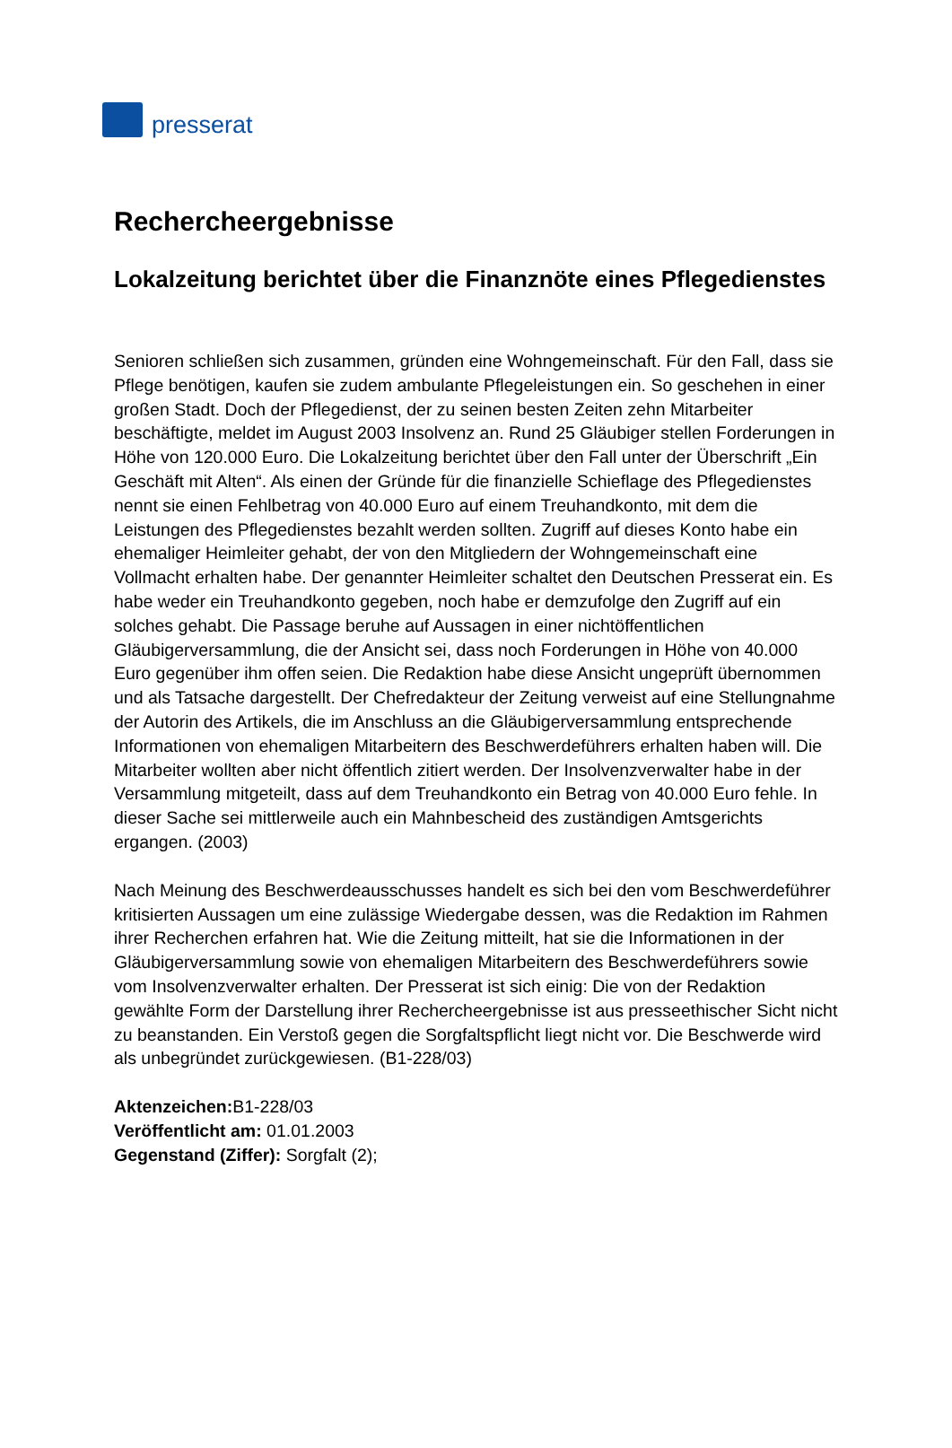presserat
Rechercheergebnisse
Lokalzeitung berichtet über die Finanznöte eines Pflegedienstes
Senioren schließen sich zusammen, gründen eine Wohngemeinschaft. Für den Fall, dass sie Pflege benötigen, kaufen sie zudem ambulante Pflegeleistungen ein. So geschehen in einer großen Stadt. Doch der Pflegedienst, der zu seinen besten Zeiten zehn Mitarbeiter beschäftigte, meldet im August 2003 Insolvenz an. Rund 25 Gläubiger stellen Forderungen in Höhe von 120.000 Euro. Die Lokalzeitung berichtet über den Fall unter der Überschrift „Ein Geschäft mit Alten“. Als einen der Gründe für die finanzielle Schieflage des Pflegedienstes nennt sie einen Fehlbetrag von 40.000 Euro auf einem Treuhandkonto, mit dem die Leistungen des Pflegedienstes bezahlt werden sollten. Zugriff auf dieses Konto habe ein ehemaliger Heimleiter gehabt, der von den Mitgliedern der Wohngemeinschaft eine Vollmacht erhalten habe. Der genannter Heimleiter schaltet den Deutschen Presserat ein. Es habe weder ein Treuhandkonto gegeben, noch habe er demzufolge den Zugriff auf ein solches gehabt. Die Passage beruhe auf Aussagen in einer nichtöffentlichen Gläubigerversammlung, die der Ansicht sei, dass noch Forderungen in Höhe von 40.000 Euro gegenüber ihm offen seien. Die Redaktion habe diese Ansicht ungeprüft übernommen und als Tatsache dargestellt. Der Chefredakteur der Zeitung verweist auf eine Stellungnahme der Autorin des Artikels, die im Anschluss an die Gläubigerversammlung entsprechende Informationen von ehemaligen Mitarbeitern des Beschwerdeführers erhalten haben will. Die Mitarbeiter wollten aber nicht öffentlich zitiert werden. Der Insolvenzverwalter habe in der Versammlung mitgeteilt, dass auf dem Treuhandkonto ein Betrag von 40.000 Euro fehle. In dieser Sache sei mittlerweile auch ein Mahnbescheid des zuständigen Amtsgerichts ergangen. (2003)
Nach Meinung des Beschwerdeausschusses handelt es sich bei den vom Beschwerdeführer kritisierten Aussagen um eine zulässige Wiedergabe dessen, was die Redaktion im Rahmen ihrer Recherchen erfahren hat. Wie die Zeitung mitteilt, hat sie die Informationen in der Gläubigerversammlung sowie von ehemaligen Mitarbeitern des Beschwerdeführers sowie vom Insolvenzverwalter erhalten. Der Presserat ist sich einig: Die von der Redaktion gewählte Form der Darstellung ihrer Rechercheergebnisse ist aus presseethischer Sicht nicht zu beanstanden. Ein Verstoß gegen die Sorgfaltspflicht liegt nicht vor. Die Beschwerde wird als unbegründet zurückgewiesen. (B1-228/03)
Aktenzeichen: B1-228/03
Veröffentlicht am: 01.01.2003
Gegenstand (Ziffer): Sorgfalt (2);